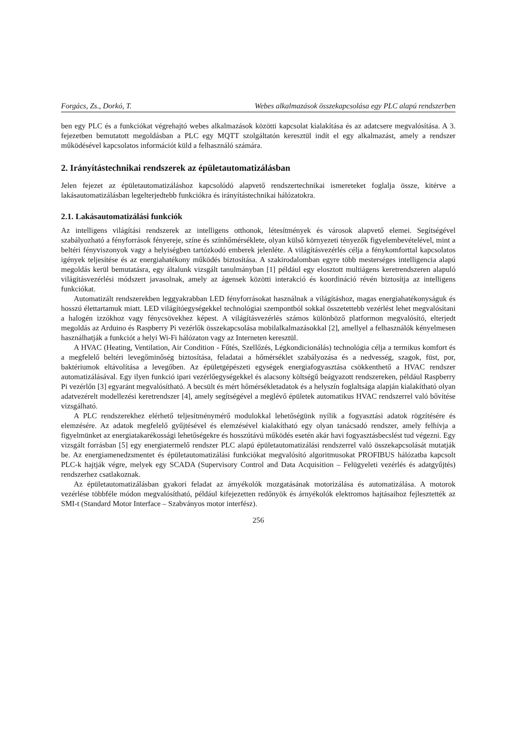Forgács, Zs., Dorkó, T. Webes alkalmazások összekapcsolása egy PLC alapú rendszerben
ben egy PLC és a funkciókat végrehajtó webes alkalmazások közötti kapcsolat kialakítása és az adatcsere megvalósítása. A 3. fejezetben bemutatott megoldásban a PLC egy MQTT szolgáltatón keresztül indít el egy alkalmazást, amely a rendszer működésével kapcsolatos információt küld a felhasználó számára.
2. Irányítástechnikai rendszerek az épületautomatizálásban
Jelen fejezet az épületautomatizáláshoz kapcsolódó alapvető rendszertechnikai ismereteket foglalja össze, kitérve a lakásautomatizálásban legelterjedtebb funkciókra és irányítástechnikai hálózatokra.
2.1. Lakásautomatizálási funkciók
Az intelligens világítási rendszerek az intelligens otthonok, létesítmények és városok alapvető elemei. Segítségével szabályozható a fényforrások fényereje, színe és színhőmérséklete, olyan külső környezeti tényezők figyelembevételével, mint a beltéri fényviszonyok vagy a helyiségben tartózkodó emberek jelenléte. A világításvezérlés célja a fénykomforttal kapcsolatos igények teljesítése és az energiahatékony működés biztosítása. A szakirodalomban egyre több mesterséges intelligencia alapú megoldás kerül bemutatásra, egy általunk vizsgált tanulmányban [1] például egy elosztott multiágens keretrendszeren alapuló világításvezérlési módszert javasolnak, amely az ágensek közötti interakció és koordináció révén biztosítja az intelligens funkciókat.
Automatizált rendszerekben leggyakrabban LED fényforrásokat használnak a világításhoz, magas energiahatékonyságuk és hosszú élettartamuk miatt. LED világítóegységekkel technológiai szempontból sokkal összetettebb vezérlést lehet megvalósítani a halogén izzókhoz vagy fénycsövekhez képest. A világításvezérlés számos különböző platformon megvalósító, elterjedt megoldás az Arduino és Raspberry Pi vezérlők összekapcsolása mobilalkalmazásokkal [2], amellyel a felhasználók kényelmesen használhatják a funkciót a helyi Wi-Fi hálózaton vagy az Interneten keresztül.
A HVAC (Heating, Ventilation, Air Condition - Fűtés, Szellőzés, Légkondicionálás) technológia célja a termikus komfort és a megfelelő beltéri levegőminőség biztosítása, feladatai a hőmérséklet szabályozása és a nedvesség, szagok, füst, por, baktériumok eltávolítása a levegőben. Az épületgépészeti egységek energiafogyasztása csökkenthető a HVAC rendszer automatizálásával. Egy ilyen funkció ipari vezérlőegységekkel és alacsony költségű beágyazott rendszereken, például Raspberry Pi vezérlőn [3] egyaránt megvalósítható. A becsült és mért hőmérsékletadatok és a helyszín foglaltsága alapján kialakítható olyan adatvezérelt modellezési keretrendszer [4], amely segítségével a meglévő épületek automatikus HVAC rendszerrel való bővítése vizsgálható.
A PLC rendszerekhez elérhető teljesítménymérő modulokkal lehetőségünk nyílik a fogyasztási adatok rögzítésére és elemzésére. Az adatok megfelelő gyűjtésével és elemzésével kialakítható egy olyan tanácsadó rendszer, amely felhívja a figyelmünket az energiatakarékossági lehetőségekre és hosszútávú működés esetén akár havi fogyasztásbecslést tud végezni. Egy vizsgált forrásban [5] egy energiatermelő rendszer PLC alapú épületautomatizálási rendszerrel való összekapcsolását mutatják be. Az energiamenedzsmentet és épületautomatizálási funkciókat megvalósító algoritmusokat PROFIBUS hálózatba kapcsolt PLC-k hajtják végre, melyek egy SCADA (Supervisory Control and Data Acquisition – Felügyeleti vezérlés és adatgyűjtés) rendszerhez csatlakoznak.
Az épületautomatizálásban gyakori feladat az árnyékolók mozgatásának motorizálása és automatizálása. A motorok vezérlése többféle módon megvalósítható, például kifejezetten redőnyök és árnyékolók elektromos hajtásaihoz fejlesztették az SMI-t (Standard Motor Interface – Szabványos motor interfész).
256